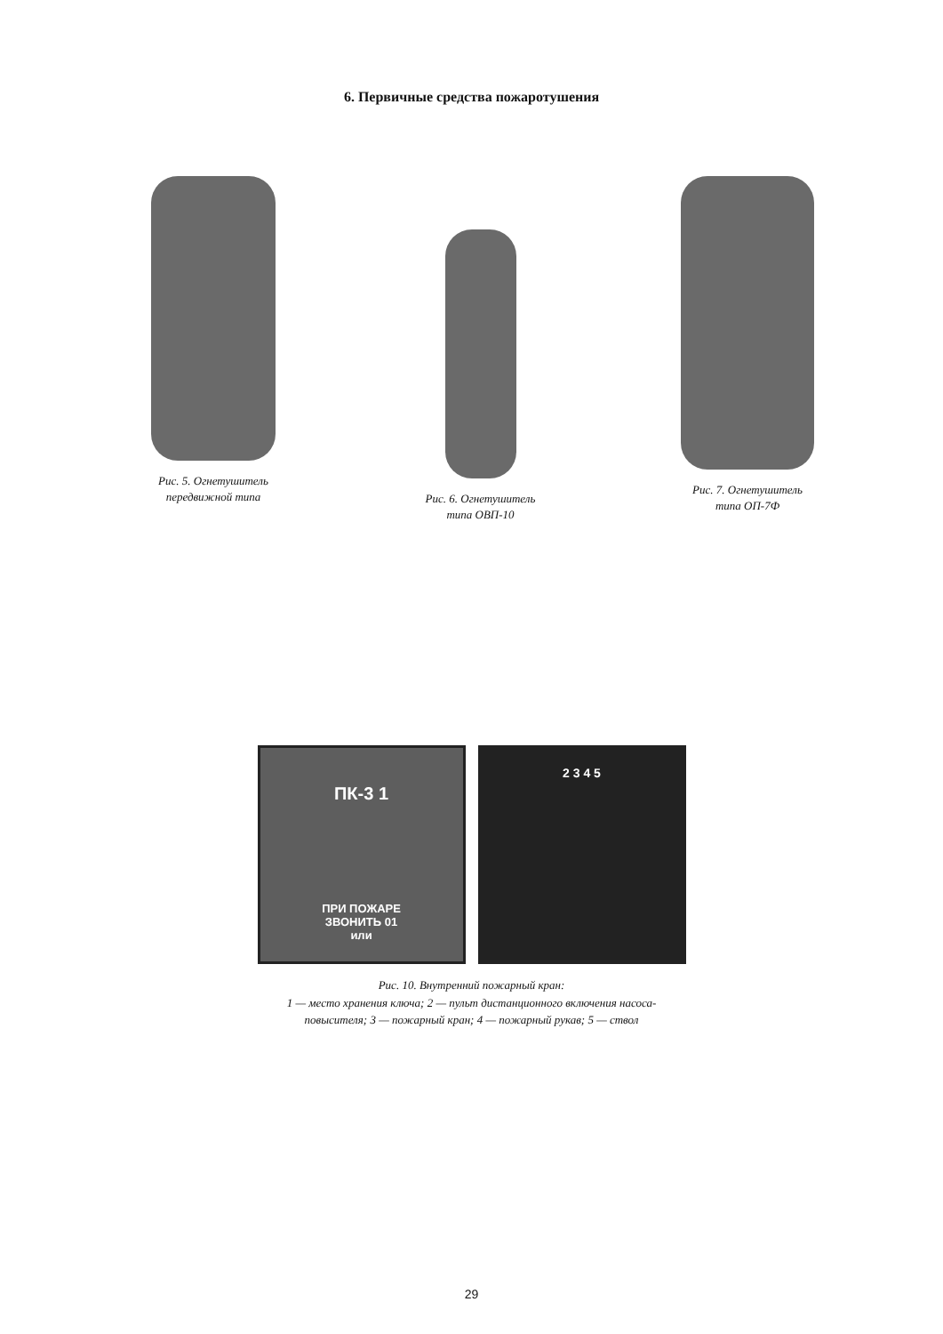6. Первичные средства пожаротушения
Рис. 5. Огнетушитель
передвижной типа
Рис. 6. Огнетушитель
типа ОВП-10
Рис. 7. Огнетушитель
типа ОП-7Ф
ПК-3 1
ПРИ ПОЖАРЕ
ЗВОНИТЬ 01
или
2 3 4 5
Рис. 10. Внутренний пожарный кран:
1 — место хранения ключа; 2 — пульт дистанционного включения насоса-
повысителя; 3 — пожарный кран; 4 — пожарный рукав; 5 — ствол
29